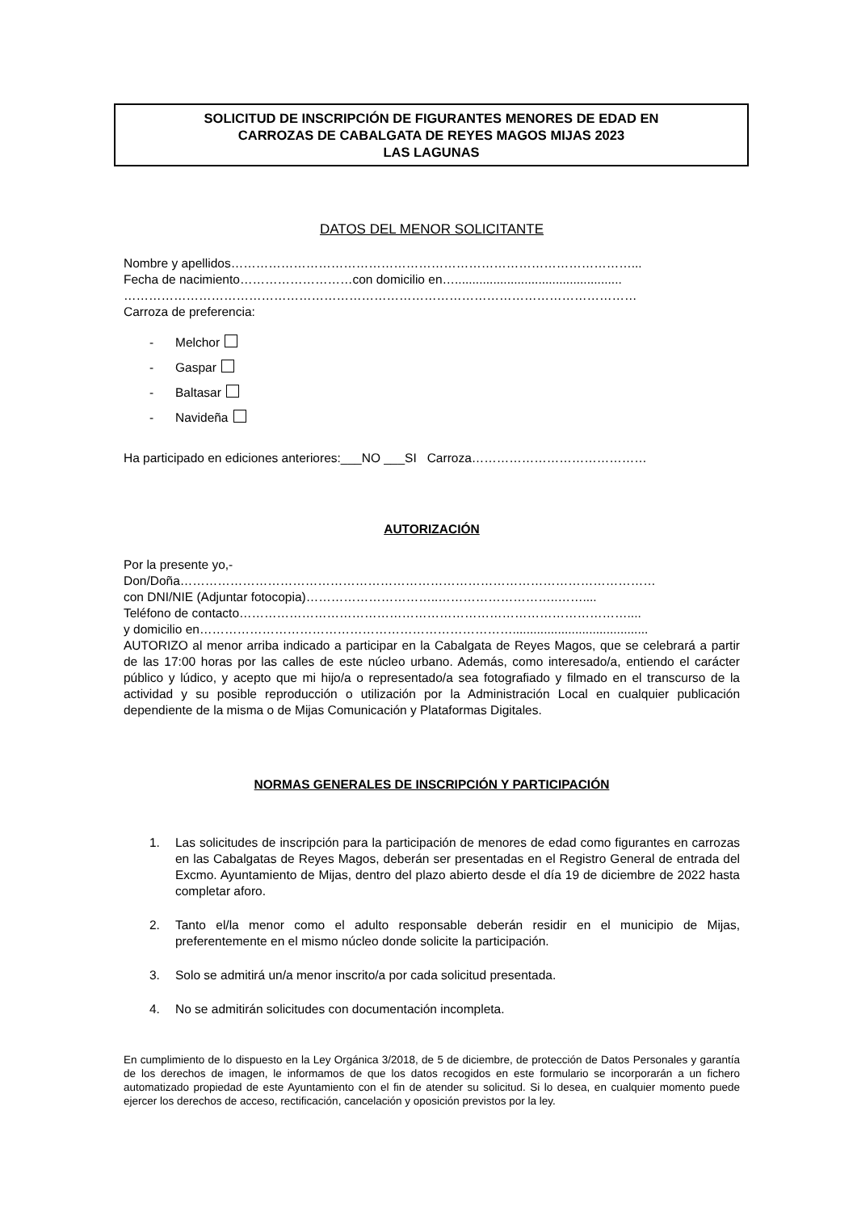SOLICITUD DE INSCRIPCIÓN DE FIGURANTES MENORES DE EDAD EN
CARROZAS DE CABALGATA DE REYES MAGOS MIJAS 2023
LAS LAGUNAS
DATOS DEL MENOR SOLICITANTE
Nombre y apellidos……………………………………………………………………………………...
Fecha de nacimiento………………………con domicilio en…................................................
……………………………………………………………………………………………………………
Carroza de preferencia:
- Melchor
- Gaspar
- Baltasar
- Navideña
Ha participado en ediciones anteriores:___NO ___SI Carroza……………………………………
AUTORIZACIÓN
Por la presente yo,-
Don/Doña……………………………………………………………………………………………………
con DNI/NIE (Adjuntar fotocopia)…………………………..………………………..……....
Teléfono de contacto…………………………………………………………………………………....
y domicilio en………………………………………………………………….......................................
AUTORIZO al menor arriba indicado a participar en la Cabalgata de Reyes Magos, que se celebrará a partir de las 17:00 horas por las calles de este núcleo urbano. Además, como interesado/a, entiendo el carácter público y lúdico, y acepto que mi hijo/a o representado/a sea fotografiado y filmado en el transcurso de la actividad y su posible reproducción o utilización por la Administración Local en cualquier publicación dependiente de la misma o de Mijas Comunicación y Plataformas Digitales.
NORMAS GENERALES DE INSCRIPCIÓN Y PARTICIPACIÓN
1. Las solicitudes de inscripción para la participación de menores de edad como figurantes en carrozas en las Cabalgatas de Reyes Magos, deberán ser presentadas en el Registro General de entrada del Excmo. Ayuntamiento de Mijas, dentro del plazo abierto desde el día 19 de diciembre de 2022 hasta completar aforo.
2. Tanto el/la menor como el adulto responsable deberán residir en el municipio de Mijas, preferentemente en el mismo núcleo donde solicite la participación.
3. Solo se admitirá un/a menor inscrito/a por cada solicitud presentada.
4. No se admitirán solicitudes con documentación incompleta.
En cumplimiento de lo dispuesto en la Ley Orgánica 3/2018, de 5 de diciembre, de protección de Datos Personales y garantía de los derechos de imagen, le informamos de que los datos recogidos en este formulario se incorporarán a un fichero automatizado propiedad de este Ayuntamiento con el fin de atender su solicitud. Si lo desea, en cualquier momento puede ejercer los derechos de acceso, rectificación, cancelación y oposición previstos por la ley.